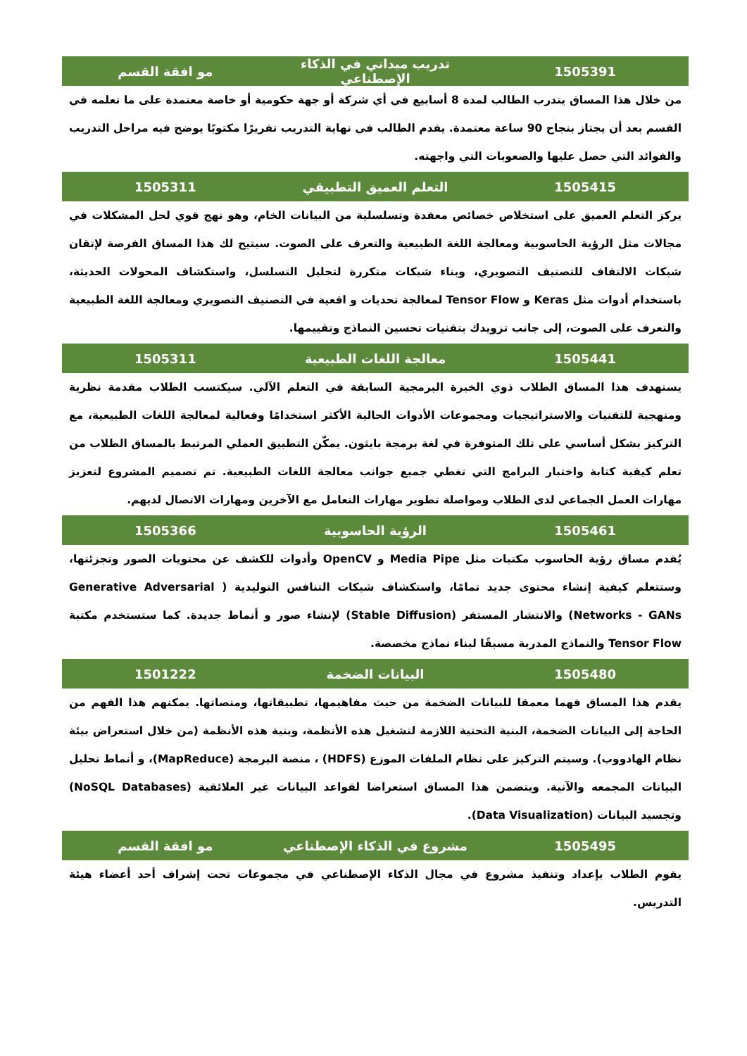| 1505391 | تدريب ميداني في الذكاء الإصطناعي | مو افقة القسم |
| --- | --- | --- |
| من خلال هذا المساق يتدرب الطالب لمدة 8 أسابيع في أي شركة أو جهة حكومية أو خاصة معتمدة على ما تعلمه في القسم بعد أن يجتاز بنجاح 90 ساعة معتمدة. يقدم الطالب في نهاية التدريب تقريرًا مكتوبًا يوضح فيه مراحل التدريب والفوائد التي حصل عليها والصعوبات التي واجهته. | | |
| 1505415 | التعلم العميق التطبيقي | 1505311 |
| يركز التعلم العميق على استخلاص خصائص معقدة وتسلسلية من البيانات الخام، وهو نهج قوي لحل المشكلات في مجالات مثل الرؤية الحاسوبية ومعالجة اللغة الطبيعية والتعرف على الصوت. سيتيح لك هذا المساق الفرصة لإتقان شبكات الالتفاف للتصنيف التصويري، وبناء شبكات متكررة لتحليل التسلسل، واستكشاف المحولات الحديثة، باستخدام أدوات مثل Keras و Tensor Flow لمعالجة تحديات و اقعية في التصنيف التصويري ومعالجة اللغة الطبيعية والتعرف على الصوت، إلى جانب تزويدك بتقنيات تحسين النماذج وتقييمها. | | |
| 1505441 | معالجة اللغات الطبيعية | 1505311 |
| يستهدف هذا المساق الطلاب ذوي الخبرة البرمجية السابقة في التعلم الآلي. سيكتسب الطلاب مقدمة نظرية ومنهجية للتقنيات والاستراتيجيات ومجموعات الأدوات الحالية الأكثر استخدامًا وفعالية لمعالجة اللغات الطبيعية، مع التركيز بشكل أساسي على تلك المتوفرة في لغة برمجة بايثون. يمكّن التطبيق العملي المرتبط بالمساق الطلاب من تعلم كيفية كتابة واختبار البرامج التي تغطي جميع جوانب معالجة اللغات الطبيعية. تم تصميم المشروع لتعزيز مهارات العمل الجماعي لدى الطلاب ومواصلة تطوير مهارات التعامل مع الآخرين ومهارات الاتصال لديهم. | | |
| 1505461 | الرؤية الحاسوبية | 1505366 |
| يُقدم مساق رؤية الحاسوب مكتبات مثل Media Pipe و OpenCV وأدوات للكشف عن محتويات الصور وتجزئتها، وستتعلم كيفية إنشاء محتوى جديد تمامًا، واستكشاف شبكات التنافس التوليدية ( Generative Adversarial Networks - GANs) والانتشار المستقر (Stable Diffusion) لإنشاء صور و أنماط جديدة. كما ستستخدم مكتبة Tensor Flow والنماذج المدربة مسبقًا لبناء نماذج مخصصة. | | |
| 1505480 | البيانات الضخمة | 1501222 |
| يقدم هذا المساق فهما معمقا للبيانات الضخمة من حيث مفاهيمها، تطبيقاتها، ومنصاتها. يمكنهم هذا الفهم من الحاجة إلى البيانات الضخمة، البنية التحتية اللازمة لتشغيل هذه الأنظمة، وبنية هذه الأنظمة (من خلال استعراض بيئة نظام الهادووب). وسيتم التركيز على نظام الملفات الموزع (HDFS) ، منصة البرمجة (MapReduce)، و أنماط تحليل البيانات المجمعه والآنية. ويتضمن هذا المساق استعراضا لقواعد البيانات غير العلائقية (NoSQL Databases) وتجسيد البيانات (Data Visualization). | | |
| 1505495 | مشروع في الذكاء الإصطناعي | مو افقة القسم |
| يقوم الطلاب بإعداد وتنفيذ مشروع في مجال الذكاء الإصطناعي في مجموعات تحت إشراف أحد أعضاء هيئة التدريس. | | |